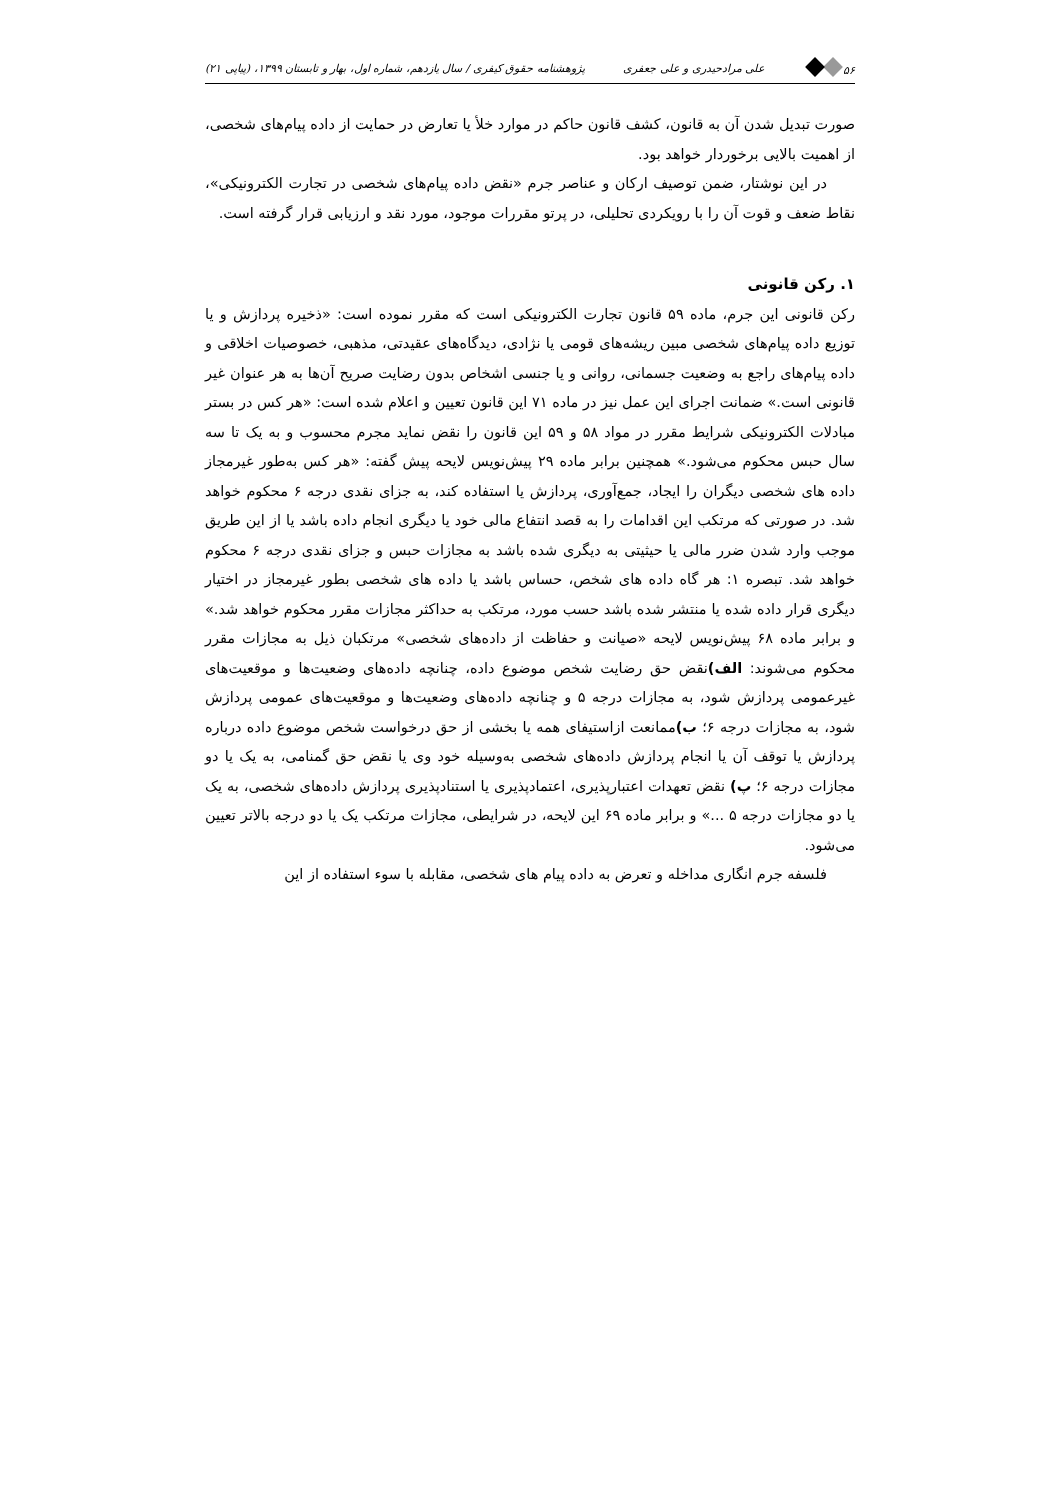۵۶ علی مرادحیدری و علی جعفری پژوهشنامه حقوق کیفری / سال یازدهم، شماره اول، بهار و تابستان ۱۳۹۹، (پیاپی ۲۱)
صورت تبدیل شدن آن به قانون، کشف قانون حاکم در موارد خلأ یا تعارض در حمایت از داده پیام‌های شخصی، از اهمیت بالایی برخوردار خواهد بود.
در این نوشتار، ضمن توصیف ارکان و عناصر جرم «نقض داده پیام‌های شخصی در تجارت الکترونیکی»، نقاط ضعف و قوت آن را با رویکردی تحلیلی، در پرتو مقررات موجود، مورد نقد و ارزیابی قرار گرفته است.
۱. رکن قانونی
رکن قانونی این جرم، ماده ۵۹ قانون تجارت الکترونیکی است که مقرر نموده است: «ذخیره پردازش و یا توزیع داده پیام‌های شخصی مبین ریشه‌های قومی یا نژادی، دیدگاه‌های عقیدتی، مذهبی، خصوصیات اخلاقی و داده پیام‌های راجع به وضعیت جسمانی، روانی و یا جنسی اشخاص بدون رضایت صریح آن‌ها به هر عنوان غیر قانونی است.» ضمانت اجرای این عمل نیز در ماده ۷۱ این قانون تعیین و اعلام شده است: «هر کس در بستر مبادلات الکترونیکی شرایط مقرر در مواد ۵۸ و ۵۹ این قانون را نقض نماید مجرم محسوب و به یک تا سه سال حبس محکوم می‌شود.» همچنین برابر ماده ۲۹ پیش‌نویس لایحه پیش گفته: «هر کس به‌طور غیرمجاز داده های شخصی دیگران را ایجاد، جمع‌آوری، پردازش یا استفاده کند، به جزای نقدی درجه ۶ محکوم خواهد شد. در صورتی که مرتکب این اقدامات را به قصد انتفاع مالی خود یا دیگری انجام داده باشد یا از این طریق موجب وارد شدن ضرر مالی یا حیثیتی به دیگری شده باشد به مجازات حبس و جزای نقدی درجه ۶ محکوم خواهد شد. تبصره ۱: هر گاه داده های شخص، حساس باشد یا داده های شخصی بطور غیرمجاز در اختیار دیگری قرار داده شده یا منتشر شده باشد حسب مورد، مرتکب به حداکثر مجازات مقرر محکوم خواهد شد.» و برابر ماده ۶۸ پیش‌نویس لایحه «صیانت و حفاظت از داده‌های شخصی» مرتکبان ذیل به مجازات مقرر محکوم می‌شوند: الف) نقض حق رضایت شخص موضوع داده، چنانچه داده‌های وضعیت‌ها و موقعیت‌های غیرعمومی پردازش شود، به مجازات درجه ۵ و چنانچه داده‌های وضعیت‌ها و موقعیت‌های عمومی پردازش شود، به مجازات درجه ۶؛ ب) ممانعت ازاستیفای همه یا بخشی از حق درخواست شخص موضوع داده درباره پردازش یا توقف آن یا انجام پردازش داده‌های شخصی به‌وسیله خود وی یا نقض حق گمنامی، به یک یا دو مجازات درجه ۶؛ پ) نقض تعهدات اعتبارپذیری، اعتمادپذیری یا استنادپذیری پردازش داده‌های شخصی، به یک یا دو مجازات درجه ۵ ...» و برابر ماده ۶۹ این لایحه، در شرایطی، مجازات مرتکب یک یا دو درجه بالاتر تعیین می‌شود.
فلسفه جرم انگاری مداخله و تعرض به داده پیام های شخصی، مقابله با سوء استفاده از این